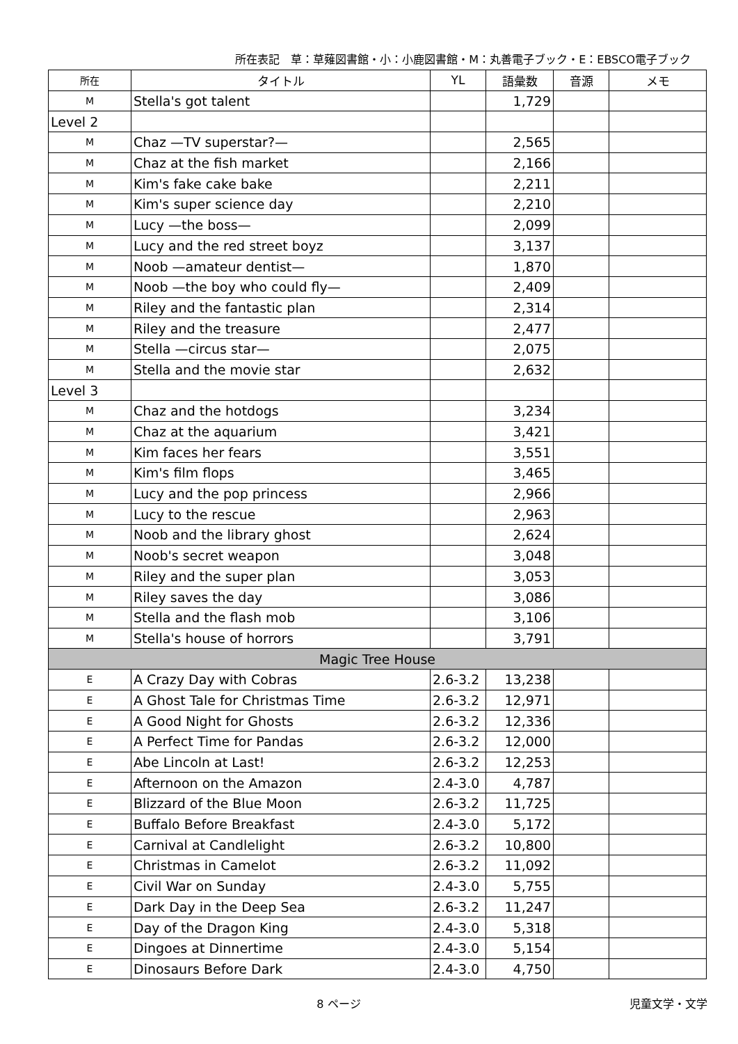所在表記　草：草薙図書館・小：小鹿図書館・M：丸善電子ブック・E：EBSCO電子ブック
| 所在 | タイトル | YL | 語彙数 | 音源 | メモ |
| --- | --- | --- | --- | --- | --- |
| M | Stella's got talent | | 1,729 | | |
| Level 2 | | | | | |
| M | Chaz —TV superstar?— | | 2,565 | | |
| M | Chaz at the fish market | | 2,166 | | |
| M | Kim's fake cake bake | | 2,211 | | |
| M | Kim's super science day | | 2,210 | | |
| M | Lucy —the boss— | | 2,099 | | |
| M | Lucy and the red street boyz | | 3,137 | | |
| M | Noob —amateur dentist— | | 1,870 | | |
| M | Noob —the boy who could fly— | | 2,409 | | |
| M | Riley and the fantastic plan | | 2,314 | | |
| M | Riley and the treasure | | 2,477 | | |
| M | Stella —circus star— | | 2,075 | | |
| M | Stella and the movie star | | 2,632 | | |
| Level 3 | | | | | |
| M | Chaz and the hotdogs | | 3,234 | | |
| M | Chaz at the aquarium | | 3,421 | | |
| M | Kim faces her fears | | 3,551 | | |
| M | Kim's film flops | | 3,465 | | |
| M | Lucy and the pop princess | | 2,966 | | |
| M | Lucy to the rescue | | 2,963 | | |
| M | Noob and the library ghost | | 2,624 | | |
| M | Noob's secret weapon | | 3,048 | | |
| M | Riley and the super plan | | 3,053 | | |
| M | Riley saves the day | | 3,086 | | |
| M | Stella and the flash mob | | 3,106 | | |
| M | Stella's house of horrors | | 3,791 | | |
| Magic Tree House | | | | | |
| E | A Crazy Day with Cobras | 2.6-3.2 | 13,238 | | |
| E | A Ghost Tale for Christmas Time | 2.6-3.2 | 12,971 | | |
| E | A Good Night for Ghosts | 2.6-3.2 | 12,336 | | |
| E | A Perfect Time for Pandas | 2.6-3.2 | 12,000 | | |
| E | Abe Lincoln at Last! | 2.6-3.2 | 12,253 | | |
| E | Afternoon on the Amazon | 2.4-3.0 | 4,787 | | |
| E | Blizzard of the Blue Moon | 2.6-3.2 | 11,725 | | |
| E | Buffalo Before Breakfast | 2.4-3.0 | 5,172 | | |
| E | Carnival at Candlelight | 2.6-3.2 | 10,800 | | |
| E | Christmas in Camelot | 2.6-3.2 | 11,092 | | |
| E | Civil War on Sunday | 2.4-3.0 | 5,755 | | |
| E | Dark Day in the Deep Sea | 2.6-3.2 | 11,247 | | |
| E | Day of the Dragon King | 2.4-3.0 | 5,318 | | |
| E | Dingoes at Dinnertime | 2.4-3.0 | 5,154 | | |
| E | Dinosaurs Before Dark | 2.4-3.0 | 4,750 | | |
8 ページ 児童文学・文学